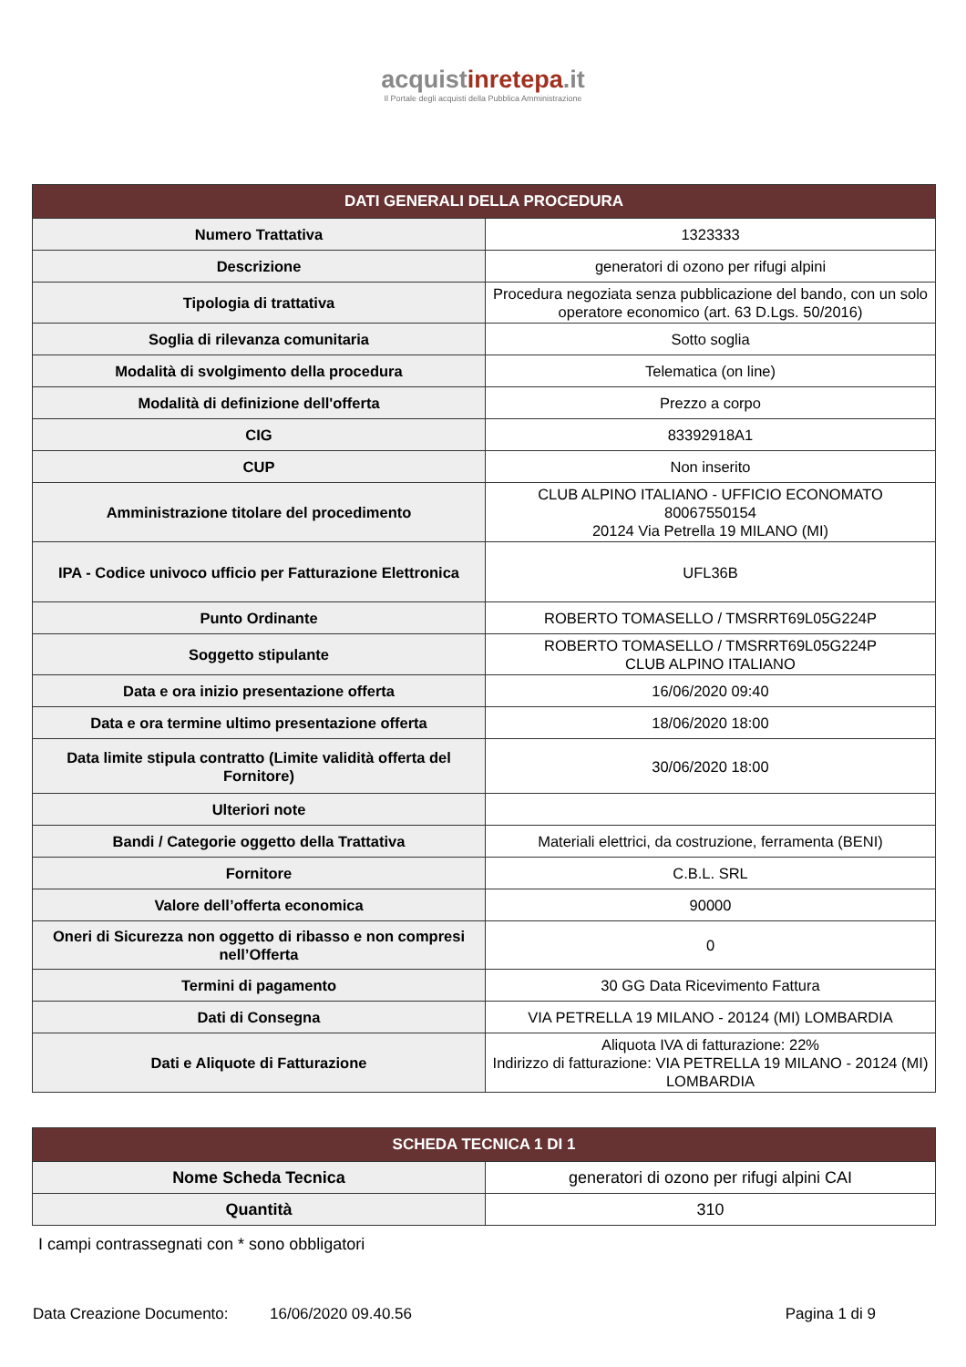acquistinrete pa.it
Il Portale degli acquisti della Pubblica Amministrazione
| DATI GENERALI DELLA PROCEDURA | |
| --- | --- |
| Numero Trattativa | 1323333 |
| Descrizione | generatori di ozono per rifugi alpini |
| Tipologia di trattativa | Procedura negoziata senza pubblicazione del bando, con un solo operatore economico (art. 63 D.Lgs. 50/2016) |
| Soglia di rilevanza comunitaria | Sotto soglia |
| Modalità di svolgimento della procedura | Telematica (on line) |
| Modalità di definizione dell'offerta | Prezzo a corpo |
| CIG | 83392918A1 |
| CUP | Non inserito |
| Amministrazione titolare del procedimento | CLUB ALPINO ITALIANO - UFFICIO ECONOMATO 80067550154 20124 Via Petrella 19 MILANO (MI) |
| IPA - Codice univoco ufficio per Fatturazione Elettronica | UFL36B |
| Punto Ordinante | ROBERTO TOMASELLO / TMSRRT69L05G224P |
| Soggetto stipulante | ROBERTO TOMASELLO / TMSRRT69L05G224P CLUB ALPINO ITALIANO |
| Data e ora inizio presentazione offerta | 16/06/2020 09:40 |
| Data e ora termine ultimo presentazione offerta | 18/06/2020 18:00 |
| Data limite stipula contratto (Limite validità offerta del Fornitore) | 30/06/2020 18:00 |
| Ulteriori note | |
| Bandi / Categorie oggetto della Trattativa | Materiali elettrici, da costruzione, ferramenta (BENI) |
| Fornitore | C.B.L. SRL |
| Valore dell’offerta economica | 90000 |
| Oneri di Sicurezza non oggetto di ribasso e non compresi nell’Offerta | 0 |
| Termini di pagamento | 30 GG Data Ricevimento Fattura |
| Dati di Consegna | VIA PETRELLA 19 MILANO - 20124 (MI) LOMBARDIA |
| Dati e Aliquote di Fatturazione | Aliquota IVA di fatturazione: 22% Indirizzo di fatturazione: VIA PETRELLA 19 MILANO - 20124 (MI) LOMBARDIA |
| SCHEDA TECNICA 1 DI 1 | |
| --- | --- |
| Nome Scheda Tecnica | generatori di ozono per rifugi alpini CAI |
| Quantità | 310 |
I campi contrassegnati con * sono obbligatori
Data Creazione Documento: 16/06/2020 09.40.56 Pagina 1 di 9